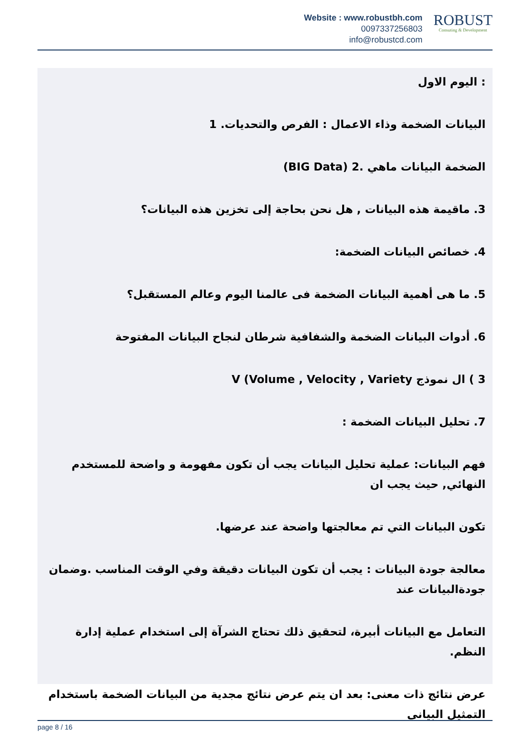Website : www.robustbh.com
0097337256803
info@robustcd.com
ROBUST
Consuting & Development
: اليوم الاول
البيانات الضخمة وذاء الاعمال : الفرص والتحديات. 1
الضخمة البيانات ماهي .2 (BIG Data)
3. ماقيمة هذه البيانات , هل نحن بحاجة إلى تخزين هذه البيانات؟
4. خصائص البيانات الضخمة:
5. ما هى أهمية البيانات الضخمة فى عالمنا اليوم وعالم المستقبل؟
6. أدوات البيانات الضخمة والشفافية شرطان لنجاح البيانات المفتوحة
3 ) ال نموذج V (Volume , Velocity , Variety
7. تحليل البيانات الضخمة :
فهم البيانات: عملية تحليل البيانات يجب أن تكون مفهومة و واضحة للمستخدم النهائي, حيث يجب ان
تكون البيانات التي تم معالجتها واضحة عند عرضها.
معالجة جودة البيانات : يجب أن تكون البيانات دقيقة وفي الوقت المناسب .وضمان جودةالبيانات عند
التعامل مع البيانات أبيرة، لتحقيق ذلك تحتاج الشرآة إلى استخدام عملية إدارة النظم.
عرض نتائج ذات معنى: بعد ان يتم عرض نتائج مجدية من البيانات الضخمة باستخدام التمثيل البياني
page 8 / 16